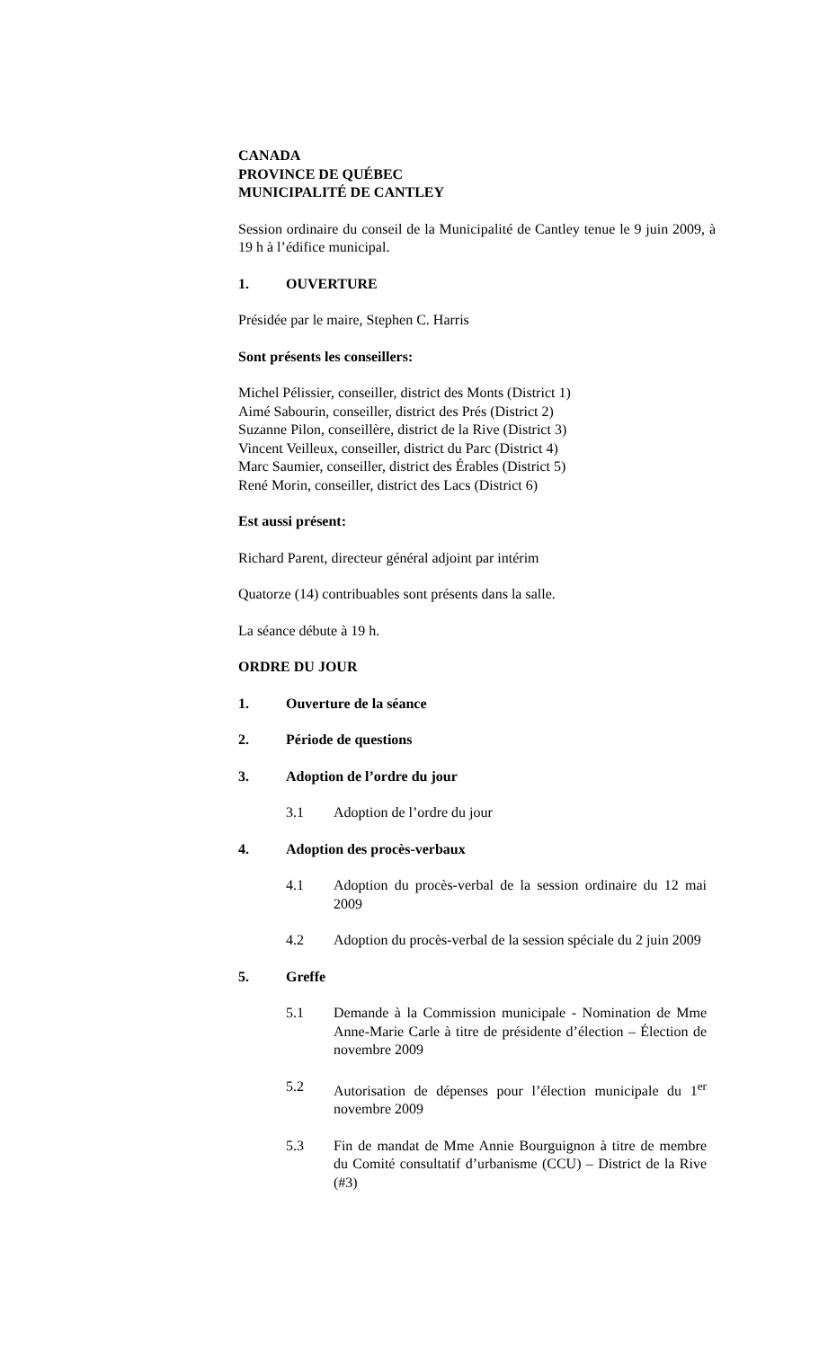CANADA
PROVINCE DE QUÉBEC
MUNICIPALITÉ DE CANTLEY
Session ordinaire du conseil de la Municipalité de Cantley tenue le 9 juin 2009, à 19 h à l’édifice municipal.
1. OUVERTURE
Présidée par le maire, Stephen C. Harris
Sont présents les conseillers:
Michel Pélissier, conseiller, district des Monts (District 1)
Aimé Sabourin, conseiller, district des Prés (District 2)
Suzanne Pilon, conseillère, district de la Rive (District 3)
Vincent Veilleux, conseiller, district du Parc (District 4)
Marc Saumier, conseiller, district des Érables (District 5)
René Morin, conseiller, district des Lacs (District 6)
Est aussi présent:
Richard Parent, directeur général adjoint par intérim
Quatorze (14) contribuables sont présents dans la salle.
La séance débute à 19 h.
ORDRE DU JOUR
1. Ouverture de la séance
2. Période de questions
3. Adoption de l’ordre du jour
3.1 Adoption de l’ordre du jour
4. Adoption des procès-verbaux
4.1 Adoption du procès-verbal de la session ordinaire du 12 mai 2009
4.2 Adoption du procès-verbal de la session spéciale du 2 juin 2009
5. Greffe
5.1 Demande à la Commission municipale - Nomination de Mme Anne-Marie Carle à titre de présidente d’élection – Élection de novembre 2009
5.2 Autorisation de dépenses pour l’élection municipale du 1<sup>er</sup> novembre 2009
5.3 Fin de mandat de Mme Annie Bourguignon à titre de membre du Comité consultatif d’urbanisme (CCU) – District de la Rive (#3)